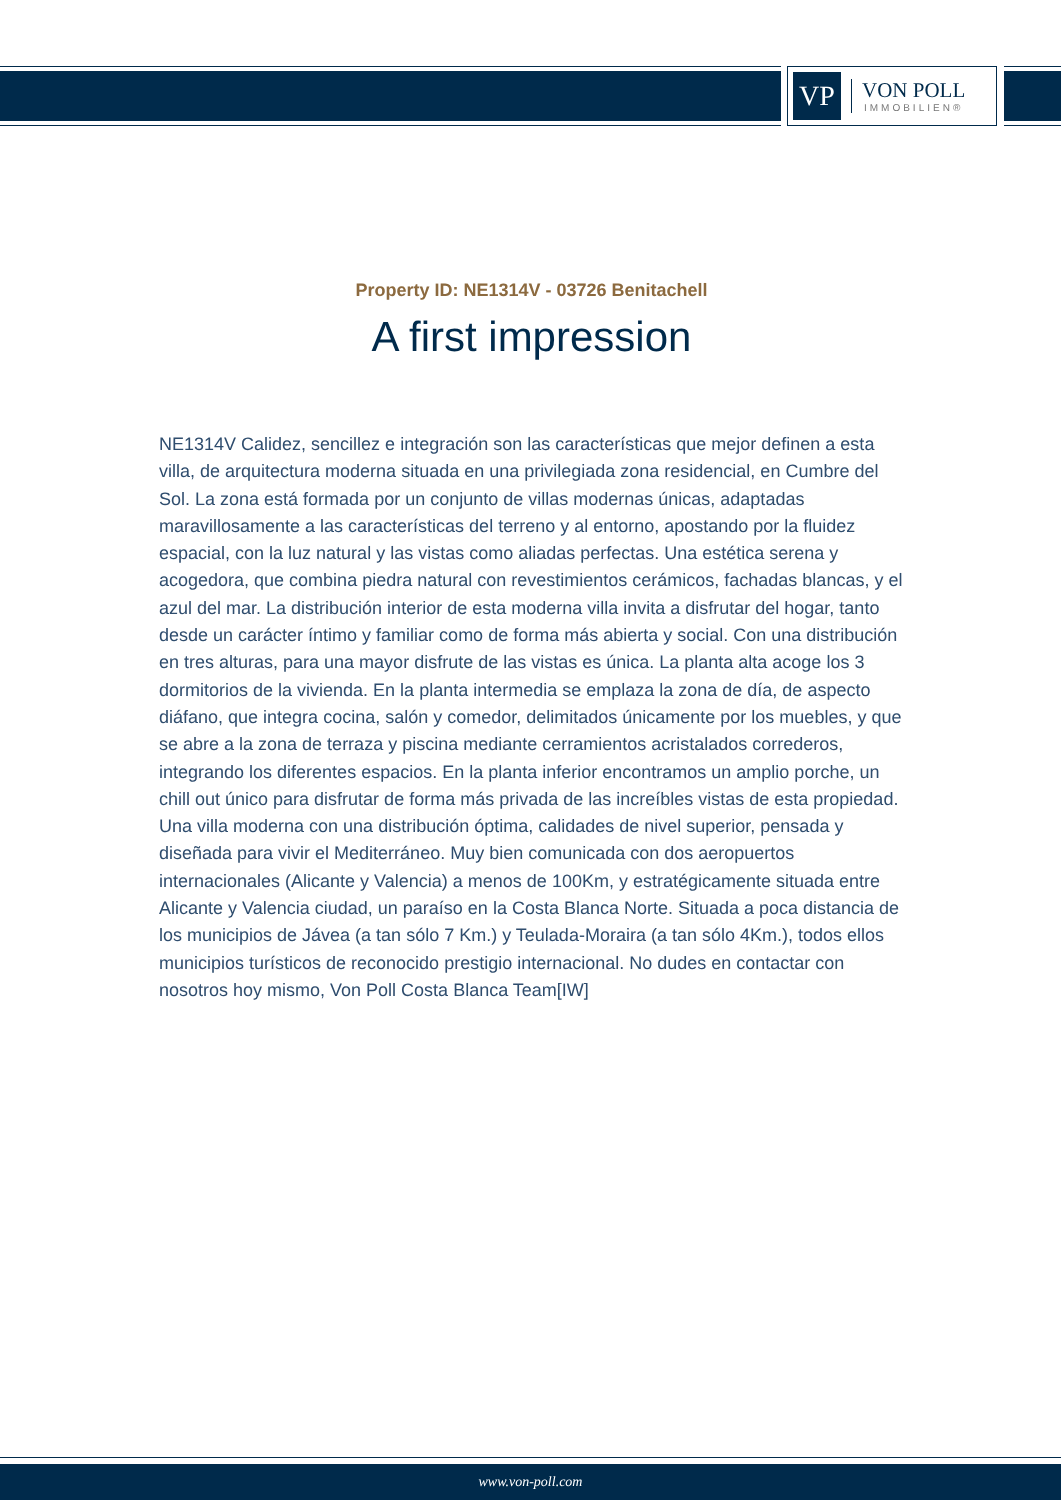VP
VON POLL
IMMOBILIEN®
Property ID: NE1314V - 03726 Benitachell
A first impression
NE1314V Calidez, sencillez e integración son las características que mejor definen a esta villa, de arquitectura moderna situada en una privilegiada zona residencial, en Cumbre del Sol. La zona está formada por un conjunto de villas modernas únicas, adaptadas maravillosamente a las características del terreno y al entorno, apostando por la fluidez espacial, con la luz natural y las vistas como aliadas perfectas. Una estética serena y acogedora, que combina piedra natural con revestimientos cerámicos, fachadas blancas, y el azul del mar. La distribución interior de esta moderna villa invita a disfrutar del hogar, tanto desde un carácter íntimo y familiar como de forma más abierta y social. Con una distribución en tres alturas, para una mayor disfrute de las vistas es única. La planta alta acoge los 3 dormitorios de la vivienda. En la planta intermedia se emplaza la zona de día, de aspecto diáfano, que integra cocina, salón y comedor, delimitados únicamente por los muebles, y que se abre a la zona de terraza y piscina mediante cerramientos acristalados correderos, integrando los diferentes espacios. En la planta inferior encontramos un amplio porche, un chill out único para disfrutar de forma más privada de las increíbles vistas de esta propiedad. Una villa moderna con una distribución óptima, calidades de nivel superior, pensada y diseñada para vivir el Mediterráneo. Muy bien comunicada con dos aeropuertos internacionales (Alicante y Valencia) a menos de 100Km, y estratégicamente situada entre Alicante y Valencia ciudad, un paraíso en la Costa Blanca Norte. Situada a poca distancia de los municipios de Jávea (a tan sólo 7 Km.) y Teulada-Moraira (a tan sólo 4Km.), todos ellos municipios turísticos de reconocido prestigio internacional. No dudes en contactar con nosotros hoy mismo, Von Poll Costa Blanca Team[IW]
www.von-poll.com